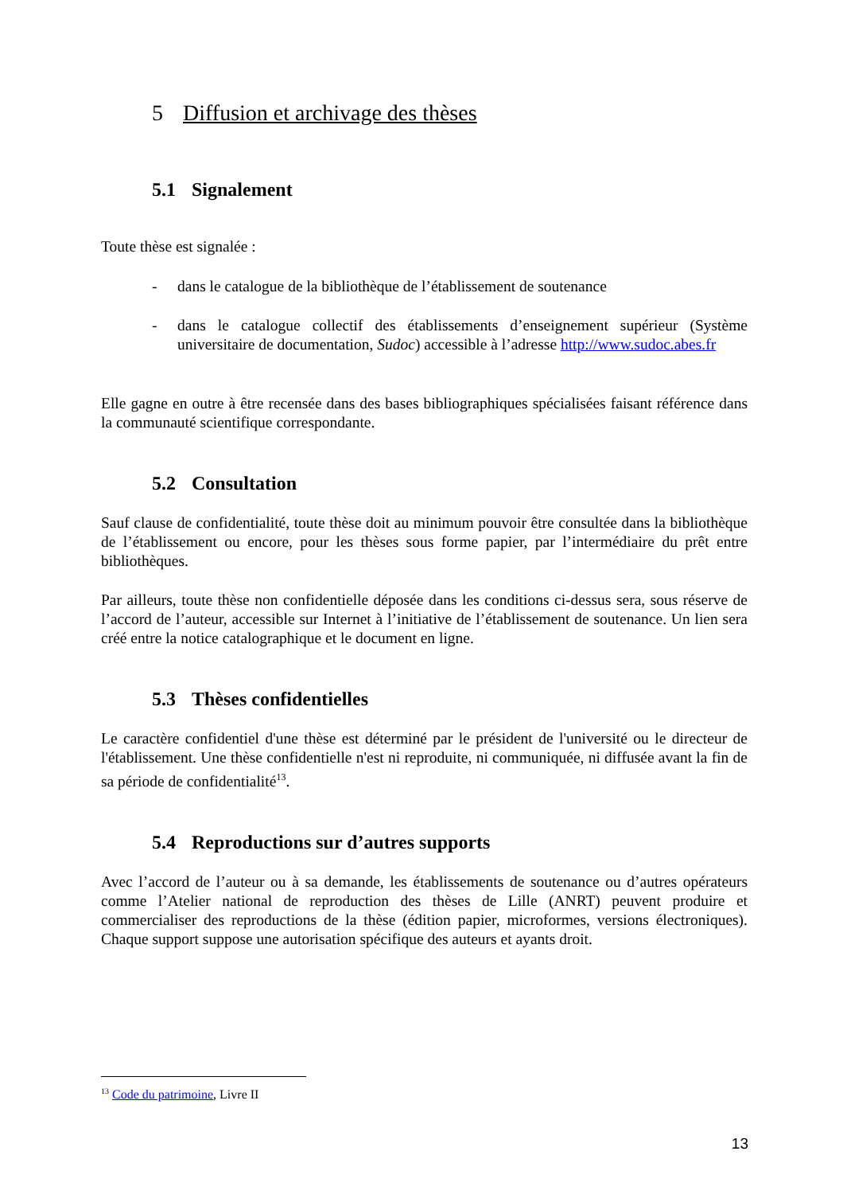5 Diffusion et archivage des thèses
5.1 Signalement
Toute thèse est signalée :
- dans le catalogue de la bibliothèque de l’établissement de soutenance
- dans le catalogue collectif des établissements d’enseignement supérieur (Système universitaire de documentation, Sudoc) accessible à l’adresse http://www.sudoc.abes.fr
Elle gagne en outre à être recensée dans des bases bibliographiques spécialisées faisant référence dans la communauté scientifique correspondante.
5.2 Consultation
Sauf clause de confidentialité, toute thèse doit au minimum pouvoir être consultée dans la bibliothèque de l’établissement ou encore, pour les thèses sous forme papier, par l’intermédiaire du prêt entre bibliothèques.
Par ailleurs, toute thèse non confidentielle déposée dans les conditions ci-dessus sera, sous réserve de l’accord de l’auteur, accessible sur Internet à l’initiative de l’établissement de soutenance. Un lien sera créé entre la notice catalographique et le document en ligne.
5.3 Thèses confidentielles
Le caractère confidentiel d'une thèse est déterminé par le président de l'université ou le directeur de l'établissement. Une thèse confidentielle n'est ni reproduite, ni communiquée, ni diffusée avant la fin de sa période de confidentialité<sup>13</sup>.
5.4 Reproductions sur d’autres supports
Avec l’accord de l’auteur ou à sa demande, les établissements de soutenance ou d’autres opérateurs comme l’Atelier national de reproduction des thèses de Lille (ANRT) peuvent produire et commercialiser des reproductions de la thèse (édition papier, microformes, versions électroniques). Chaque support suppose une autorisation spécifique des auteurs et ayants droit.
<sup>13</sup> Code du patrimoine, Livre II
13